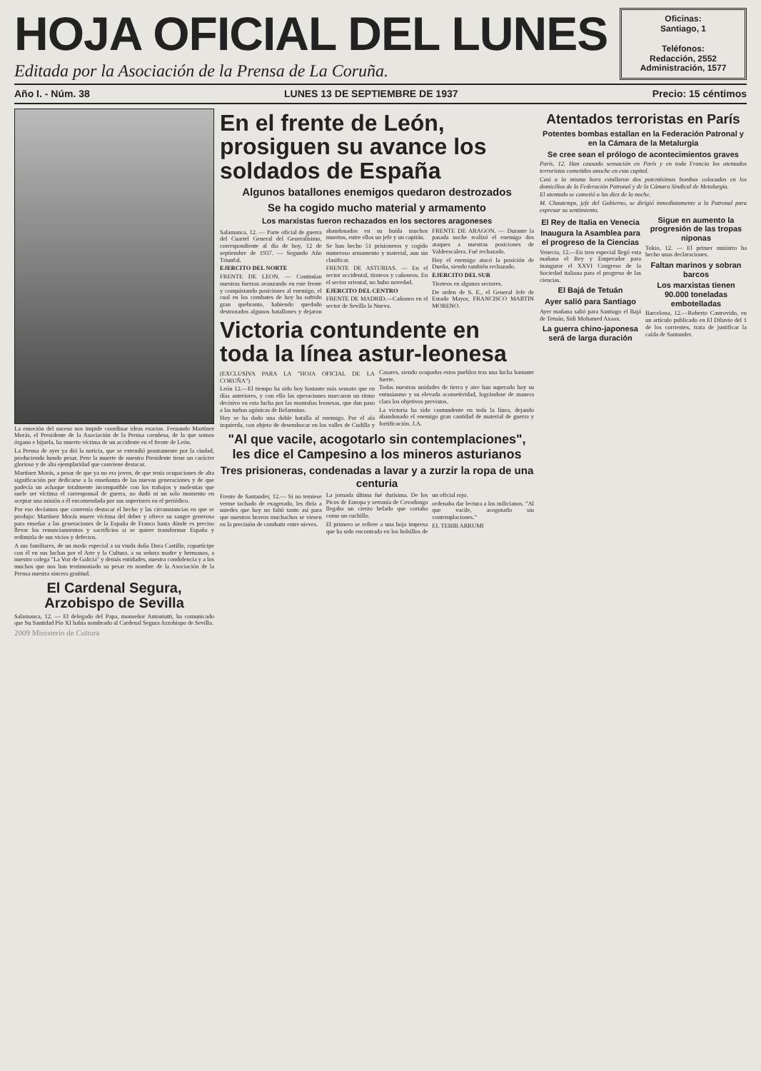HOJA OFICIAL DEL LUNES
Editada por la Asociación de la Prensa de La Coruña.
Oficinas:
Santiago, 1
Teléfonos:
Redacción, 2552
Administración, 1577
Año I. - Núm. 38 LUNES 13 DE SEPTIEMBRE DE 1937 Precio: 15 céntimos
La emoción del suceso nos impide coordinar ideas exactas. Fernando Martínez Morás, el Presidente de la Asociación de la Prensa coruñesa, de la que somos órgano e hijuela, ha muerto víctima de un accidente en el frente de León.
La Prensa de ayer ya dió la noticia, que se extendió prontamente por la ciudad, produciendo hondo pesar. Pero la muerte de nuestro Presidente tiene un carácter glorioso y de alta ejemplaridad que conviene destacar.
Martínez Morás, a pesar de que ya no era joven, de que tenía ocupaciones de alta significación por dedicarse a la enseñanza de las nuevas generaciones y de que padecía un achaque totalmente incompatible con los trabajos y molestias que suele ser víctima el corresponsal de guerra, no dudó ni un solo momento en aceptar una misión a él encomendada por sus superiores en el periódico.
Por eso decíamos que convenía destacar el hecho y las circunstancias en que se produjo: Martínez Morás muere víctima del deber y ofrece su sangre generosa para enseñar a las generaciones de la España de Franco hasta dónde es preciso llevar los renunciamientos y sacrificios si se quiere transformar España y redimirla de sus vicios y defectos.
A sus familiares, de un modo especial a su viuda doña Dora Castillo, copartícipe con él en sus luchas por el Arte y la Cultura, a su señora madre y hermanos, a nuestro colega "La Voz de Galicia" y demás entidades, nuestra condolencia y a los muchos que nos han testimoniado su pesar en nombre de la Asociación de la Prensa nuestra sincera gratitud.
El Cardenal Segura, Arzobispo de Sevilla
Salamanca, 12. — El delegado del Papa, monseñor Antoniutti, ha comunicado que Su Santidad Pío XI había nombrado al Cardenal Segura Arzobispo de Sevilla.
En el frente de León, prosiguen su avance los soldados de España
Algunos batallones enemigos quedaron destrozados
Se ha cogido mucho material y armamento
Los marxistas fueron rechazados en los sectores aragoneses
Salamanca, 12. — Parte oficial de guerra del Cuartel General del Generalísimo, correspondiente al día de hoy, 12 de septiembre de 1937. — Segundo Año Triunfal.
EJERCITO DEL NORTE
FRENTE DE LEON. — Continúan nuestras fuerzas avanzando en este frente y conquistando posiciones al enemigo, el cual en los combates de hoy ha sufrido gran quebranto, habiendo quedado destrozados algunos batallones y dejaron abandonados en su huída muchos muertos, entre ellos un jefe y un capitán.
Se han hecho 51 prisioneros y cogido numeroso armamento y material, aun sin clasificar.
FRENTE DE ASTURIAS. — En el sector occidental, tiroteos y cañoneos. En el sector oriental, no hubo novedad.
EJERCITO DEL CENTRO
FRENTE DE MADRID.—Cañoneo en el sector de Sevilla la Nueva.
FRENTE DE ARAGON. — Durante la pasada noche realizó el enemigo dos ataques a nuestras posiciones de Valdeescalera. Fué rechazado.
Hoy el enemigo atacó la posición de Dueña, siendo también rechazado.
EJERCITO DEL SUR
Tiroteos en algunos sectores.
De orden de S. E., el General Jefe de Estado Mayor, FRANCISCO MARTIN MORENO.
Victoria contundente en toda la línea astur-leonesa
(EXCLUSIVA PARA LA "HOJA OFICIAL DE LA CORUÑA")
León 12.—El tiempo ha sido hoy bastante más sensato que en días anteriores, y con ello las operaciones marcaron un ritmo decisivo en esta lucha por las montañas leonesas, que dan paso a las turbas agónicas de Belarmino.
Hoy se ha dado una doble batalla al enemigo. Por el ala izquierda, con objeto de desembocar en los valles de Cudilla y Casares, siendo ocupados estos pueblos tras una lucha bastante fuerte.
Todas nuestras unidades de tierra y aire han superado hoy su entusiasmo y su elevada acometividad, lográndose de manera clara los objetivos previstos.
La victoria ha sido contundente en toda la línea, dejando abandonado el enemigo gran cantidad de material de guerra y fortificación. J.A.
"Al que vacile, acogotarlo sin contemplaciones", les dice el Campesino a los mineros asturianos
Tres prisioneras, condenadas a lavar y a zurzir la ropa de una centuria
Frente de Santander, 12.— Si no temiese verme tachado de exagerado, les diría a ustedes que hoy no faltó tanto así para que nuestros bravos muchachos se viesen en la precisión de combatir entre nieves.
La jornada última fué durísima. De los Picos de Europa y serranía de Covadonga llegaba un cierzo helado que cortaba como un cuchillo.
El primero se refiere a una hoja impresa que ha sido encontrada en los bolsillos de un oficial rojo.
ordenaba dar lectura a los milicianos. "Al que vacile, acogotarlo sin contemplaciones."
EL TEBIB ARRUMI
Atentados terroristas en París
Potentes bombas estallan en la Federación Patronal y en la Cámara de la Metalurgia
Se cree sean el prólogo de acontecimientos graves
París, 12. Han causado sensación en París y en toda Francia los atentados terroristas cometidos anoche en esta capital.
Casi a la misma hora estallaron dos potentísimas bombas colocadas en los domicilios de la Federación Patronal y de la Cámara Sindical de Metalurgia.
El atentado se cometió a las diez de la noche.
M. Chautemps, jefe del Gobierno, se dirigió inmediatamente a la Patronal para expresar su sentimiento.
El Rey de Italia en Venecia
Inaugura la Asamblea para el progreso de la Ciencias
Venecia, 12.—En tren especial llegó esta mañana el Rey y Emperador para inaugurar el XXVI Congreso de la Sociedad italiana para el progreso de las ciencias.
El Bajá de Tetuán
Ayer salió para Santiago
Ayer mañana salió para Santiago el Bajá de Tetuán, Sidi Mohamed Axaax.
La guerra chino-japonesa será de larga duración
Sigue en aumento la progresión de las tropas niponas
Tokio, 12. — El primer ministro ha hecho unas declaraciones.
Faltan marinos y sobran barcos
Los marxistas tienen 90.000 toneladas embotelladas
Barcelona, 12.—Roberto Castrovido, en un artículo publicado en El Diluvio del 1 de los corrientes, trata de justificar la caída de Santander.
2009 Ministerio de Cultura